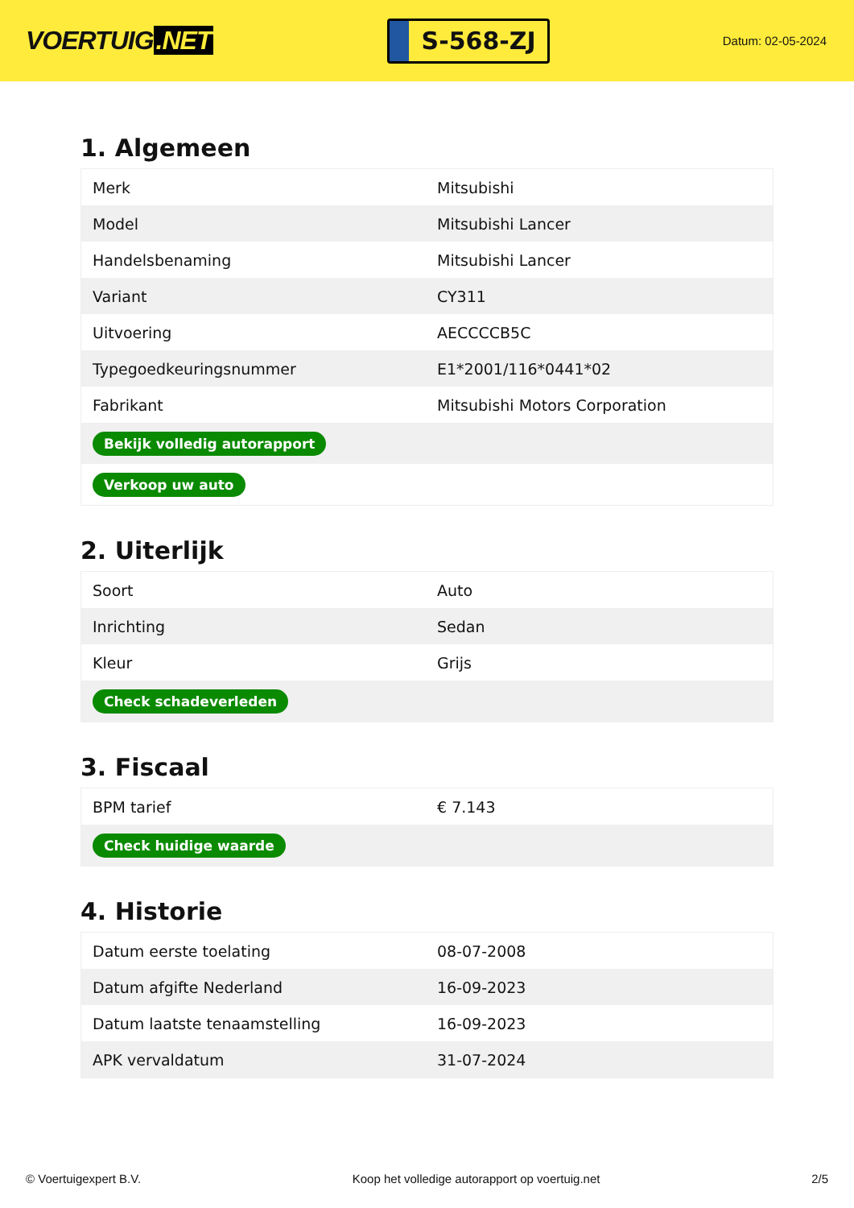VOERTUIG.NET
S-568-ZJ
Datum: 02-05-2024
1. Algemeen
| Merk | Mitsubishi |
| Model | Mitsubishi Lancer |
| Handelsbenaming | Mitsubishi Lancer |
| Variant | CY311 |
| Uitvoering | AECCCCB5C |
| Typegoedkeuringsnummer | E1*2001/116*0441*02 |
| Fabrikant | Mitsubishi Motors Corporation |
| Bekijk volledig autorapport | |
| Verkoop uw auto | |
2. Uiterlijk
| Soort | Auto |
| Inrichting | Sedan |
| Kleur | Grijs |
| Check schadeverleden | |
3. Fiscaal
| BPM tarief | € 7.143 |
| Check huidige waarde | |
4. Historie
| Datum eerste toelating | 08-07-2008 |
| Datum afgifte Nederland | 16-09-2023 |
| Datum laatste tenaamstelling | 16-09-2023 |
| APK vervaldatum | 31-07-2024 |
© Voertuigexpert B.V. Koop het volledige autorapport op voertuig.net 2/5